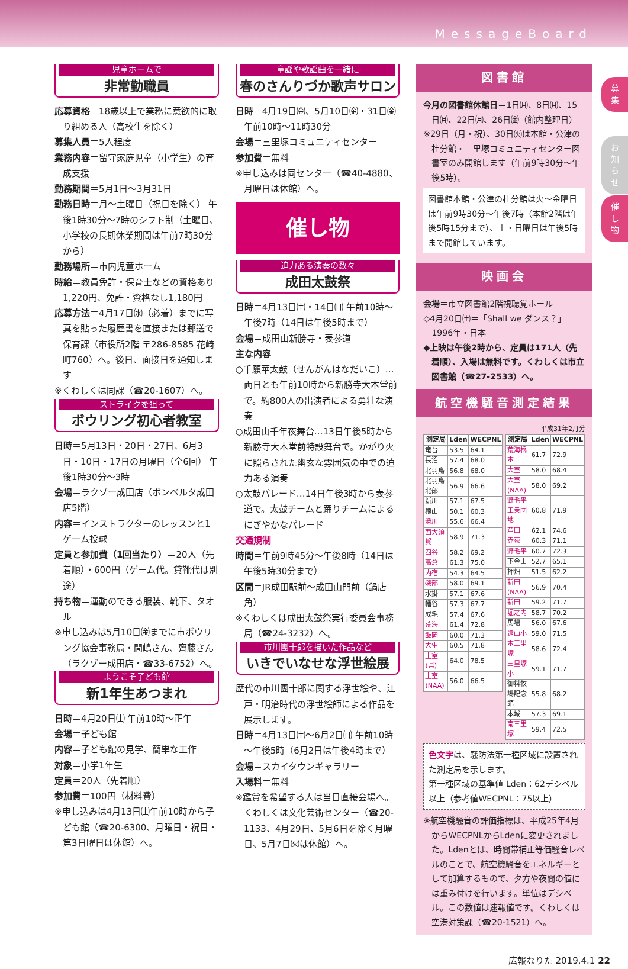MessageBoard
募
集
お
知
ら
せ
催
し
物
児童ホームで
非常勤職員
応募資格＝18歳以上で業務に意欲的に取り組める人（高校生を除く）
募集人員＝5人程度
業務内容＝留守家庭児童（小学生）の育成支援
勤務期間＝5月1日～3月31日
勤務日時＝月～土曜日（祝日を除く） 午後1時30分～7時のシフト制（土曜日、小学校の長期休業期間は午前7時30分から）
勤務場所＝市内児童ホーム
時給＝教員免許・保育士などの資格あり1,220円、免許・資格なし1,180円
応募方法＝4月17日㈬（必着）までに写真を貼った履歴書を直接または郵送で保育課（市役所2階 〒286-8585 花崎町760）へ。後日、面接日を通知します
※くわしくは同課（☎20-1607）へ。
ストライクを狙って
ボウリング初心者教室
日時＝5月13日・20日・27日、6月3日・10日・17日の月曜日（全6回） 午後1時30分～3時
会場＝ラクゾー成田店（ボンベルタ成田店5階）
内容＝インストラクターのレッスンと1ゲーム投球
定員と参加費（1回当たり）＝20人（先着順）・600円（ゲーム代。貸靴代は別途）
持ち物＝運動のできる服装、靴下、タオル
※申し込みは5月10日㈮までに市ボウリング協会事務局・間嶋さん、齊藤さん（ラクゾー成田店・☎33-6752）へ。
ようこそ子ども館
新1年生あつまれ
日時＝4月20日㈯ 午前10時～正午
会場＝子ども館
内容＝子ども館の見学、簡単な工作
対象＝小学1年生
定員＝20人（先着順）
参加費＝100円（材料費）
※申し込みは4月13日㈯午前10時から子ども館（☎20-6300、月曜日・祝日・第3日曜日は休館）へ。
童謡や歌謡曲を一緒に
春のさんりづか歌声サロン
日時＝4月19日㈮、5月10日㈮・31日㈮ 午前10時～11時30分
会場＝三里塚コミュニティセンター
参加費＝無料
※申し込みは同センター（☎40-4880、月曜日は休館）へ。
催し物
迫力ある演奏の数々
成田太鼓祭
日時＝4月13日㈯・14日㈰ 午前10時～午後7時（14日は午後5時まで）
会場＝成田山新勝寺・表参道
主な内容
○千願華太鼓（せんがんはなだいこ）…両日とも午前10時から新勝寺大本堂前で。約800人の出演者による勇壮な演奏
○成田山千年夜舞台…13日午後5時から新勝寺大本堂前特設舞台で。かがり火に照らされた幽玄な雰囲気の中での迫力ある演奏
○太鼓パレード…14日午後3時から表参道で。太鼓チームと踊りチームによるにぎやかなパレード
交通規制
時間＝午前9時45分～午後8時（14日は午後5時30分まで）
区間＝JR成田駅前～成田山門前（鍋店角）
※くわしくは成田太鼓祭実行委員会事務局（☎24-3232）へ。
市川團十郎を描いた作品など
いきでいなせな浮世絵展
歴代の市川團十郎に関する浮世絵や、江戸・明治時代の浮世絵師による作品を展示します。
日時＝4月13日㈯～6月2日㈰ 午前10時～午後5時（6月2日は午後4時まで）
会場＝スカイタウンギャラリー
入場料＝無料
※鑑賞を希望する人は当日直接会場へ。くわしくは文化芸術センター（☎20-1133、4月29日、5月6日を除く月曜日、5月7日㈫は休館）へ。
図書館
今月の図書館休館日＝1日㈪、8日㈪、15日㈪、22日㈪、26日㈮（館内整理日）
※29日（月・祝）、30日㈫は本館・公津の杜分館・三里塚コミュニティセンター図書室のみ開館します（午前9時30分～午後5時）。
図書館本館・公津の杜分館は火～金曜日は午前9時30分～午後7時（本館2階は午後5時15分まで）、土・日曜日は午後5時まで開館しています。
映画会
会場＝市立図書館2階視聴覚ホール
◇4月20日㈯＝「Shall we ダンス？」1996年・日本
◆上映は午後2時から、定員は171人（先着順）、入場は無料です。くわしくは市立図書館（☎27-2533）へ。
航空機騒音測定結果
平成31年2月分
| 測定局 | Lden | WECPNL |
| --- | --- | --- |
| 竜台 | 53.5 | 64.1 |
| 長沼 | 57.4 | 68.0 |
| 北羽鳥 | 56.8 | 68.0 |
| 北羽鳥北部 | 56.9 | 66.6 |
| 新川 | 57.1 | 67.5 |
| 猿山 | 50.1 | 60.3 |
| 滑川 | 55.6 | 66.4 |
| 西大須賀 | 58.9 | 71.3 |
| 四谷 | 58.2 | 69.2 |
| 高倉 | 61.3 | 75.0 |
| 内宿 | 54.3 | 64.5 |
| 磯部 | 58.0 | 69.1 |
| 水掛 | 57.1 | 67.6 |
| 幡谷 | 57.3 | 67.7 |
| 成毛 | 57.4 | 67.6 |
| 荒海 | 61.4 | 72.8 |
| 飯岡 | 60.0 | 71.3 |
| 大生 | 60.5 | 71.8 |
| 土室(県) | 64.0 | 78.5 |
| 土室(NAA) | 56.0 | 66.5 |
| 測定局 | Lden | WECPNL |
| --- | --- | --- |
| 荒海橋本 | 61.7 | 72.9 |
| 大室 | 58.0 | 68.4 |
| 大室(NAA) | 58.0 | 69.2 |
| 野毛平工業団地 | 60.8 | 71.9 |
| 芦田 | 62.1 | 74.6 |
| 赤荻 | 60.3 | 71.1 |
| 野毛平 | 60.7 | 72.3 |
| 下金山 | 52.7 | 65.1 |
| 押畑 | 51.5 | 62.2 |
| 新田(NAA) | 56.9 | 70.4 |
| 新田 | 59.2 | 71.7 |
| 堀之内 | 58.7 | 70.2 |
| 馬場 | 56.0 | 67.6 |
| 遠山小 | 59.0 | 71.5 |
| 本三里塚 | 58.6 | 72.4 |
| 三里塚小 | 59.1 | 71.7 |
| 御料牧場記念館 | 55.8 | 68.2 |
| 本城 | 57.3 | 69.1 |
| 南三里塚 | 59.4 | 72.5 |
色文字は、騒防法第一種区域に設置された測定局を示します。
第一種区域の基準値 Lden：62デシベル以上（参考値WECPNL：75以上）
※航空機騒音の評価指標は、平成25年4月からWECPNLからLdenに変更されました。Ldenとは、時間帯補正等価騒音レベルのことで、航空機騒音をエネルギーとして加算するもので、夕方や夜間の値には重み付けを行います。単位はデシベル。この数値は速報値です。くわしくは空港対策課（☎20-1521）へ。
広報なりた 2019.4.1 22